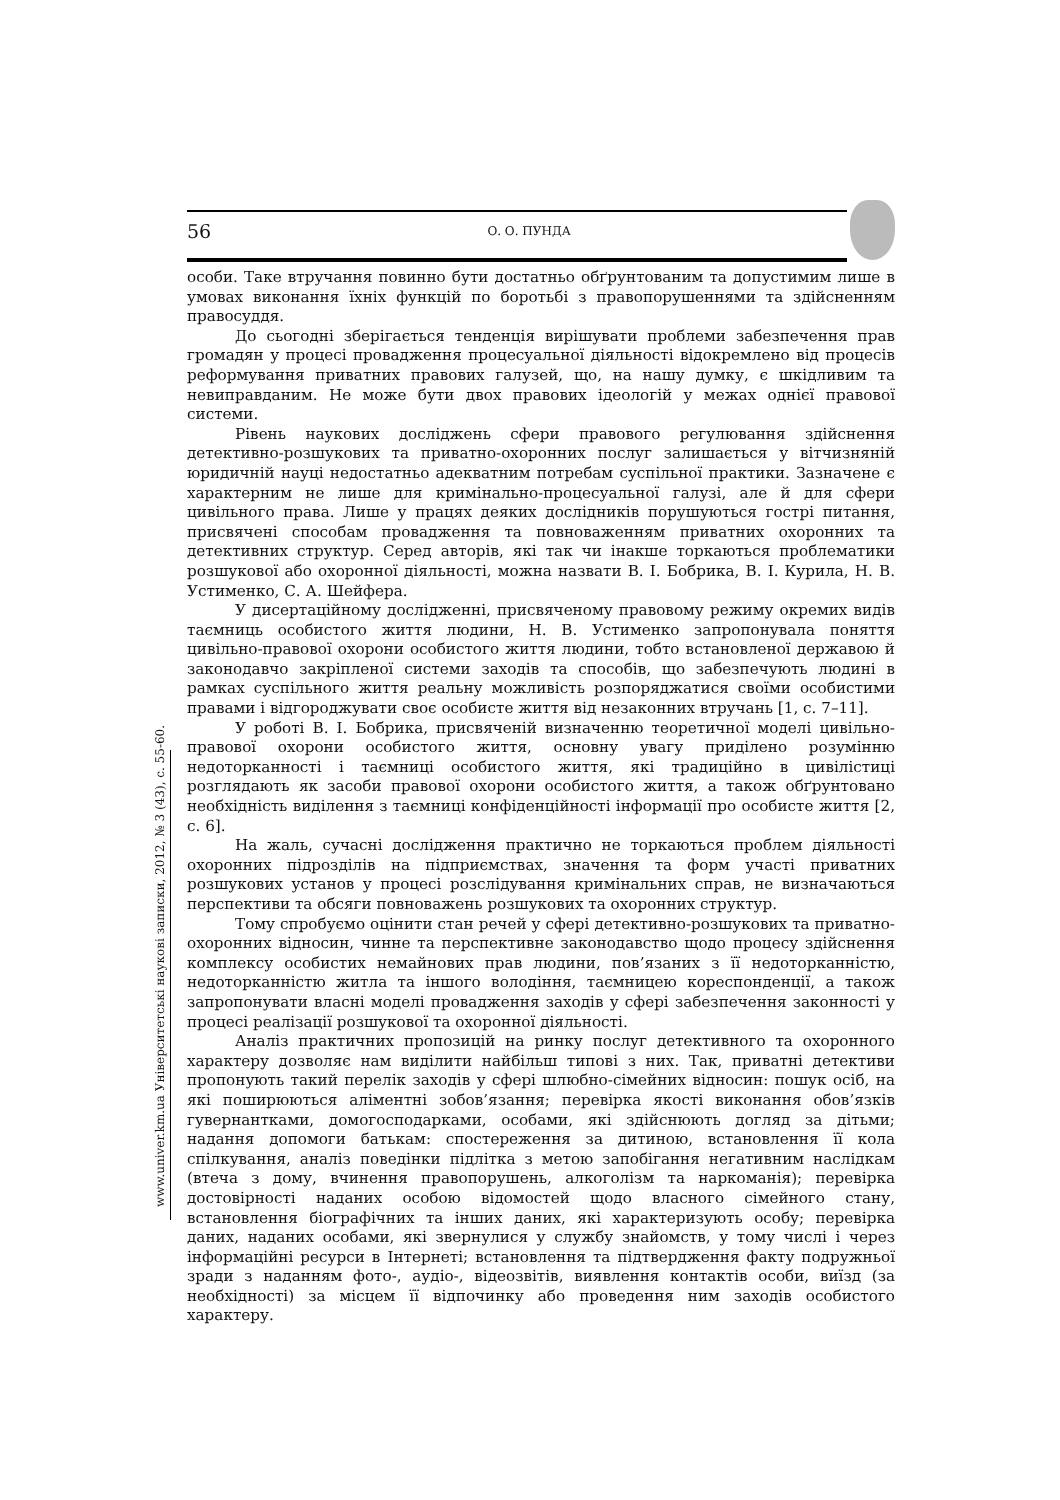56 О. О. ПУНДА
www.univer.km.ua Університетські наукові записки, 2012, № 3 (43), с. 55-60.
особи. Таке втручання повинно бути достатньо обґрунтованим та допустимим лише в умовах виконання їхніх функцій по боротьбі з правопорушеннями та здійсненням правосуддя.
До сьогодні зберігається тенденція вирішувати проблеми забезпечення прав громадян у процесі провадження процесуальної діяльності відокремлено від процесів реформування приватних правових галузей, що, на нашу думку, є шкідливим та невиправданим. Не може бути двох правових ідеологій у межах однієї правової системи.
Рівень наукових досліджень сфери правового регулювання здійснення детективно-розшукових та приватно-охоронних послуг залишається у вітчизняній юридичній науці недостатньо адекватним потребам суспільної практики. Зазначене є характерним не лише для кримінально-процесуальної галузі, але й для сфери цивільного права. Лише у працях деяких дослідників порушуються гострі питання, присвячені способам провадження та повноваженням приватних охоронних та детективних структур. Серед авторів, які так чи інакше торкаються проблематики розшукової або охоронної діяльності, можна назвати В. І. Бобрика, В. І. Курила, Н. В. Устименко, С. А. Шейфера.
У дисертаційному дослідженні, присвяченому правовому режиму окремих видів таємниць особистого життя людини, Н. В. Устименко запропонувала поняття цивільно-правової охорони особистого життя людини, тобто встановленої державою й законодавчо закріпленої системи заходів та способів, що забезпечують людині в рамках суспільного життя реальну можливість розпоряджатися своїми особистими правами і відгороджувати своє особисте життя від незаконних втручань [1, с. 7–11].
У роботі В. І. Бобрика, присвяченій визначенню теоретичної моделі цивільно-правової охорони особистого життя, основну увагу приділено розумінню недоторканності і таємниці особистого життя, які традиційно в цивілістиці розглядають як засоби правової охорони особистого життя, а також обґрунтовано необхідність виділення з таємниці конфіденційності інформації про особисте життя [2, с. 6].
На жаль, сучасні дослідження практично не торкаються проблем діяльності охоронних підрозділів на підприємствах, значення та форм участі приватних розшукових установ у процесі розслідування кримінальних справ, не визначаються перспективи та обсяги повноважень розшукових та охоронних структур.
Тому спробуємо оцінити стан речей у сфері детективно-розшукових та приватно-охоронних відносин, чинне та перспективне законодавство щодо процесу здійснення комплексу особистих немайнових прав людини, пов’язаних з її недоторканністю, недоторканністю житла та іншого володіння, таємницею кореспонденції, а також запропонувати власні моделі провадження заходів у сфері забезпечення законності у процесі реалізації розшукової та охоронної діяльності.
Аналіз практичних пропозицій на ринку послуг детективного та охоронного характеру дозволяє нам виділити найбільш типові з них. Так, приватні детективи пропонують такий перелік заходів у сфері шлюбно-сімейних відносин: пошук осіб, на які поширюються аліментні зобов’язання; перевірка якості виконання обов’язків гувернантками, домогосподарками, особами, які здійснюють догляд за дітьми; надання допомоги батькам: спостереження за дитиною, встановлення її кола спілкування, аналіз поведінки підлітка з метою запобігання негативним наслідкам (втеча з дому, вчинення правопорушень, алкоголізм та наркоманія); перевірка достовірності наданих особою відомостей щодо власного сімейного стану, встановлення біографічних та інших даних, які характеризують особу; перевірка даних, наданих особами, які звернулися у службу знайомств, у тому числі і через інформаційні ресурси в Інтернеті; встановлення та підтвердження факту подружньої зради з наданням фото-, аудіо-, відеозвітів, виявлення контактів особи, виїзд (за необхідності) за місцем її відпочинку або проведення ним заходів особистого характеру.